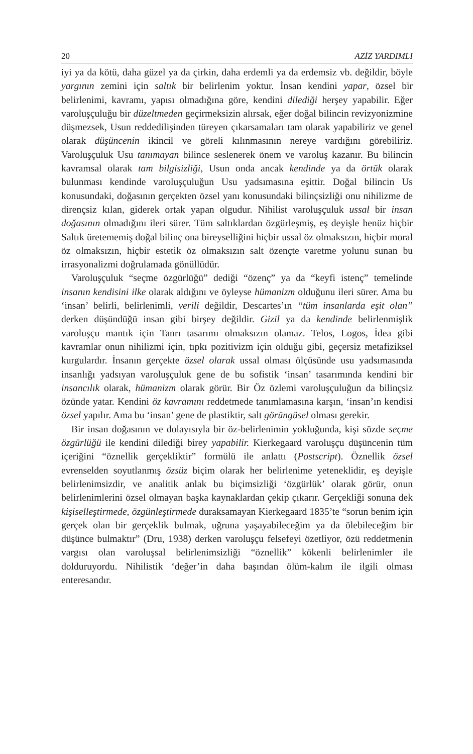20 AZİZ YARDIMLI
iyi ya da kötü, daha güzel ya da çirkin, daha erdemli ya da erdemsiz vb. değildir, böyle yargının zemini için saltık bir belirlenim yoktur. İnsan kendini yapar, özsel bir belirlenimi, kavramı, yapısı olmadığına göre, kendini dilediği herşey yapabilir. Eğer varoluşçuluğu bir düzeltmeden geçirmeksizin alırsak, eğer doğal bilincin revizyonizmine düşmezsek, Usun reddedilişinden türeyen çıkarsamaları tam olarak yapabiliriz ve genel olarak düşüncenin ikincil ve göreli kılınmasının nereye vardığını görebiliriz. Varoluşçuluk Usu tanımayan bilince seslenerek önem ve varoluş kazanır. Bu bilincin kavramsal olarak tam bilgisizliği, Usun onda ancak kendinde ya da örtük olarak bulunması kendinde varoluşçuluğun Usu yadsımasına eşittir. Doğal bilincin Us konusundaki, doğasının gerçekten özsel yanı konusundaki bilinçsizliği onu nihilizme de dirençsiz kılan, giderek ortak yapan olgudur. Nihilist varoluşçuluk ussal bir insan doğasının olmadığını ileri sürer. Tüm saltıklardan özgürleşmiş, eş deyişle henüz hiçbir Saltık üretememiş doğal bilinç ona bireyselliğini hiçbir ussal öz olmaksızın, hiçbir moral öz olmaksızın, hiçbir estetik öz olmaksızın salt özençte varetme yolunu sunan bu irrasyonalizmi doğrulamada gönüllüdür.
Varoluşçuluk “seçme özgürlüğü” dediği “özenç” ya da “keyfi istenç” temelinde insanın kendisini ilke olarak aldığını ve öyleyse hümanizm olduğunu ileri sürer. Ama bu ‘insan’ belirli, belirlenimli, verili değildir, Descartes’ın “tüm insanlarda eşit olan” derken düşündüğü insan gibi birşey değildir. Gizil ya da kendinde belirlenmişlik varoluşçu mantık için Tanrı tasarımı olmaksızın olamaz. Telos, Logos, İdea gibi kavramlar onun nihilizmi için, tıpkı pozitivizm için olduğu gibi, geçersiz metafiziksel kurgulardır. İnsanın gerçekte özsel olarak ussal olması ölçüsünde usu yadsımasında insanlığı yadsıyan varoluşçuluk gene de bu sofistik ‘insan’ tasarımında kendini bir insancılık olarak, hümanizm olarak görür. Bir Öz özlemi varoluşçuluğun da bilinçsiz özünde yatar. Kendini öz kavramını reddetmede tanımlamasına karşın, ‘insan’ın kendisi özsel yapılır. Ama bu ‘insan’ gene de plastiktir, salt görüngüsel olması gerekir.
Bir insan doğasının ve dolayısıyla bir öz-belirlenimin yokluğunda, kişi sözde seçme özgürlüğü ile kendini dilediği birey yapabilir. Kierkegaard varoluşçu düşüncenin tüm içeriğini “öznellik gerçekliktir” formülü ile anlattı (Postscript). Öznellik özsel evrenselden soyutlanmış özsüz biçim olarak her belirlenime yeteneklidir, eş deyişle belirlenimsizdir, ve analitik anlak bu biçimsizliği ‘özgürlük’ olarak görür, onun belirlenimlerini özsel olmayan başka kaynaklardan çekip çıkarır. Gerçekliği sonuna dek kişiselleştirmede, özgünleştirmede duraksamayan Kierkegaard 1835’te “sorun benim için gerçek olan bir gerçeklik bulmak, uğruna yaşayabileceğim ya da ölebileceğim bir düşünce bulmaktır” (Dru, 1938) derken varoluşçu felsefeyi özetliyor, özü reddetmenin vargısı olan varoluşsal belirlenimsizliği “öznellik” kökenli belirlenimler ile dolduruyordu. Nihilistik ‘değer’in daha başından ölüm-kalım ile ilgili olması enteresandır.